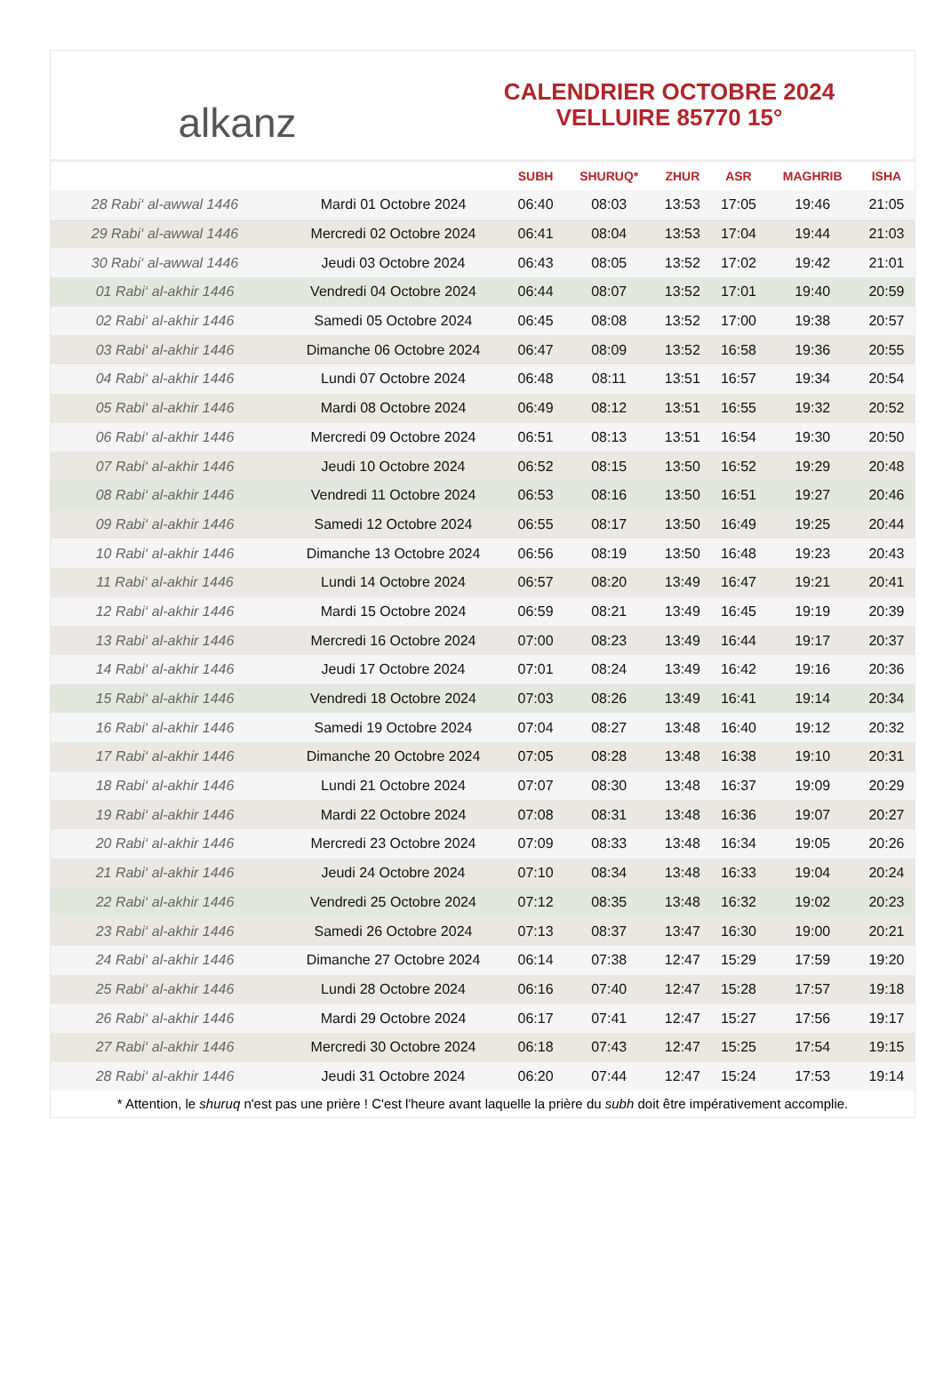alkanz
CALENDRIER OCTOBRE 2024
VELLUIRE 85770 15°
| | | SUBH | SHURUQ* | ZHUR | ASR | MAGHRIB | ISHA |
| --- | --- | --- | --- | --- | --- | --- | --- |
| 28 Rabi‘ al-awwal 1446 | Mardi 01 Octobre 2024 | 06:40 | 08:03 | 13:53 | 17:05 | 19:46 | 21:05 |
| 29 Rabi‘ al-awwal 1446 | Mercredi 02 Octobre 2024 | 06:41 | 08:04 | 13:53 | 17:04 | 19:44 | 21:03 |
| 30 Rabi‘ al-awwal 1446 | Jeudi 03 Octobre 2024 | 06:43 | 08:05 | 13:52 | 17:02 | 19:42 | 21:01 |
| 01 Rabi‘ al-akhir 1446 | Vendredi 04 Octobre 2024 | 06:44 | 08:07 | 13:52 | 17:01 | 19:40 | 20:59 |
| 02 Rabi‘ al-akhir 1446 | Samedi 05 Octobre 2024 | 06:45 | 08:08 | 13:52 | 17:00 | 19:38 | 20:57 |
| 03 Rabi‘ al-akhir 1446 | Dimanche 06 Octobre 2024 | 06:47 | 08:09 | 13:52 | 16:58 | 19:36 | 20:55 |
| 04 Rabi‘ al-akhir 1446 | Lundi 07 Octobre 2024 | 06:48 | 08:11 | 13:51 | 16:57 | 19:34 | 20:54 |
| 05 Rabi‘ al-akhir 1446 | Mardi 08 Octobre 2024 | 06:49 | 08:12 | 13:51 | 16:55 | 19:32 | 20:52 |
| 06 Rabi‘ al-akhir 1446 | Mercredi 09 Octobre 2024 | 06:51 | 08:13 | 13:51 | 16:54 | 19:30 | 20:50 |
| 07 Rabi‘ al-akhir 1446 | Jeudi 10 Octobre 2024 | 06:52 | 08:15 | 13:50 | 16:52 | 19:29 | 20:48 |
| 08 Rabi‘ al-akhir 1446 | Vendredi 11 Octobre 2024 | 06:53 | 08:16 | 13:50 | 16:51 | 19:27 | 20:46 |
| 09 Rabi‘ al-akhir 1446 | Samedi 12 Octobre 2024 | 06:55 | 08:17 | 13:50 | 16:49 | 19:25 | 20:44 |
| 10 Rabi‘ al-akhir 1446 | Dimanche 13 Octobre 2024 | 06:56 | 08:19 | 13:50 | 16:48 | 19:23 | 20:43 |
| 11 Rabi‘ al-akhir 1446 | Lundi 14 Octobre 2024 | 06:57 | 08:20 | 13:49 | 16:47 | 19:21 | 20:41 |
| 12 Rabi‘ al-akhir 1446 | Mardi 15 Octobre 2024 | 06:59 | 08:21 | 13:49 | 16:45 | 19:19 | 20:39 |
| 13 Rabi‘ al-akhir 1446 | Mercredi 16 Octobre 2024 | 07:00 | 08:23 | 13:49 | 16:44 | 19:17 | 20:37 |
| 14 Rabi‘ al-akhir 1446 | Jeudi 17 Octobre 2024 | 07:01 | 08:24 | 13:49 | 16:42 | 19:16 | 20:36 |
| 15 Rabi‘ al-akhir 1446 | Vendredi 18 Octobre 2024 | 07:03 | 08:26 | 13:49 | 16:41 | 19:14 | 20:34 |
| 16 Rabi‘ al-akhir 1446 | Samedi 19 Octobre 2024 | 07:04 | 08:27 | 13:48 | 16:40 | 19:12 | 20:32 |
| 17 Rabi‘ al-akhir 1446 | Dimanche 20 Octobre 2024 | 07:05 | 08:28 | 13:48 | 16:38 | 19:10 | 20:31 |
| 18 Rabi‘ al-akhir 1446 | Lundi 21 Octobre 2024 | 07:07 | 08:30 | 13:48 | 16:37 | 19:09 | 20:29 |
| 19 Rabi‘ al-akhir 1446 | Mardi 22 Octobre 2024 | 07:08 | 08:31 | 13:48 | 16:36 | 19:07 | 20:27 |
| 20 Rabi‘ al-akhir 1446 | Mercredi 23 Octobre 2024 | 07:09 | 08:33 | 13:48 | 16:34 | 19:05 | 20:26 |
| 21 Rabi‘ al-akhir 1446 | Jeudi 24 Octobre 2024 | 07:10 | 08:34 | 13:48 | 16:33 | 19:04 | 20:24 |
| 22 Rabi‘ al-akhir 1446 | Vendredi 25 Octobre 2024 | 07:12 | 08:35 | 13:48 | 16:32 | 19:02 | 20:23 |
| 23 Rabi‘ al-akhir 1446 | Samedi 26 Octobre 2024 | 07:13 | 08:37 | 13:47 | 16:30 | 19:00 | 20:21 |
| 24 Rabi‘ al-akhir 1446 | Dimanche 27 Octobre 2024 | 06:14 | 07:38 | 12:47 | 15:29 | 17:59 | 19:20 |
| 25 Rabi‘ al-akhir 1446 | Lundi 28 Octobre 2024 | 06:16 | 07:40 | 12:47 | 15:28 | 17:57 | 19:18 |
| 26 Rabi‘ al-akhir 1446 | Mardi 29 Octobre 2024 | 06:17 | 07:41 | 12:47 | 15:27 | 17:56 | 19:17 |
| 27 Rabi‘ al-akhir 1446 | Mercredi 30 Octobre 2024 | 06:18 | 07:43 | 12:47 | 15:25 | 17:54 | 19:15 |
| 28 Rabi‘ al-akhir 1446 | Jeudi 31 Octobre 2024 | 06:20 | 07:44 | 12:47 | 15:24 | 17:53 | 19:14 |
* Attention, le shuruq n'est pas une prière ! C'est l'heure avant laquelle la prière du subh doit être impérativement accomplie.